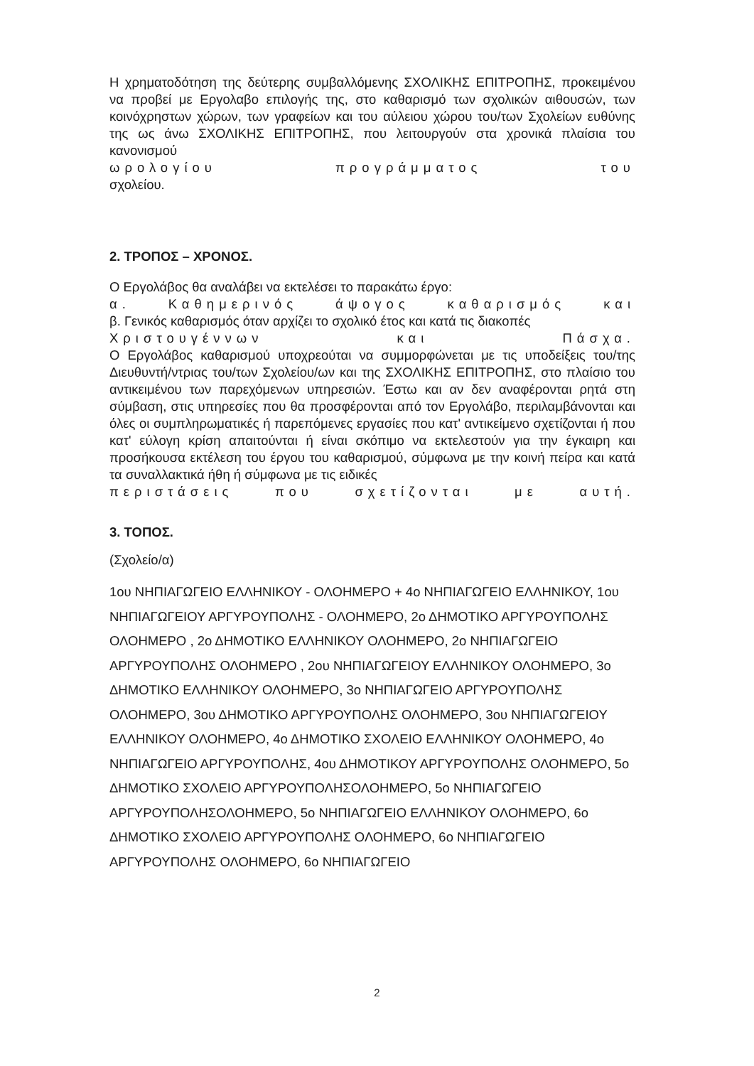Η χρηματοδότηση της δεύτερης συμβαλλόμενης ΣΧΟΛΙΚΗΣ ΕΠΙΤΡΟΠΗΣ, προκειμένου να προβεί με Εργολαβο επιλογής της, στο καθαρισμό των σχολικών αιθουσών, των κοινόχρηστων χώρων, των γραφείων και του αύλειου χώρου του/των Σχολείων ευθύνης της ως άνω ΣΧΟΛΙΚΗΣ ΕΠΙΤΡΟΠΗΣ, που λειτουργούν στα χρονικά πλαίσια του κανονισμού
ωρολογίου προγράμματος του
σχολείου.
2. ΤΡΟΠΟΣ – ΧΡΟΝΟΣ.
Ο Εργολάβος θα αναλάβει να εκτελέσει το παρακάτω έργο:
α. Καθημερινός άψογος καθαρισμός και
β. Γενικός καθαρισμός όταν αρχίζει το σχολικό έτος και κατά τις διακοπές
Χριστουγέννων και Πάσχα.
Ο Εργολάβος καθαρισμού υποχρεούται να συμμορφώνεται με τις υποδείξεις του/της Διευθυντή/ντριας του/των Σχολείου/ων και της ΣΧΟΛΙΚΗΣ ΕΠΙΤΡΟΠΗΣ, στο πλαίσιο του αντικειμένου των παρεχόμενων υπηρεσιών. Έστω και αν δεν αναφέρονται ρητά στη σύμβαση, στις υπηρεσίες που θα προσφέρονται από τον Εργολάβο, περιλαμβάνονται και όλες οι συμπληρωματικές ή παρεπόμενες εργασίες που κατ' αντικείμενο σχετίζονται ή που κατ' εύλογη κρίση απαιτούνται ή είναι σκόπιμο να εκτελεστούν για την έγκαιρη και προσήκουσα εκτέλεση του έργου του καθαρισμού, σύμφωνα με την κοινή πείρα και κατά τα συναλλακτικά ήθη ή σύμφωνα με τις ειδικές
περιστάσεις που σχετίζονται με αυτή.
3. ΤΟΠΟΣ.
(Σχολείο/α)
1ου ΝΗΠΙΑΓΩΓΕΙΟ ΕΛΛΗΝΙΚΟΥ - ΟΛΟΗΜΕΡΟ + 4ο ΝΗΠΙΑΓΩΓΕΙΟ ΕΛΛΗΝΙΚΟΥ, 1ου ΝΗΠΙΑΓΩΓΕΙΟΥ ΑΡΓΥΡΟΥΠΟΛΗΣ - ΟΛΟΗΜΕΡΟ, 2ο ΔΗΜΟΤΙΚΟ ΑΡΓΥΡΟΥΠΟΛΗΣ ΟΛΟΗΜΕΡΟ , 2ο ΔΗΜΟΤΙΚΟ ΕΛΛΗΝΙΚΟΥ ΟΛΟΗΜΕΡΟ, 2ο ΝΗΠΙΑΓΩΓΕΙΟ ΑΡΓΥΡΟΥΠΟΛΗΣ ΟΛΟΗΜΕΡΟ , 2ου ΝΗΠΙΑΓΩΓΕΙΟΥ ΕΛΛΗΝΙΚΟΥ ΟΛΟΗΜΕΡΟ, 3ο ΔΗΜΟΤΙΚΟ ΕΛΛΗΝΙΚΟΥ ΟΛΟΗΜΕΡΟ, 3ο ΝΗΠΙΑΓΩΓΕΙΟ ΑΡΓΥΡΟΥΠΟΛΗΣ ΟΛΟΗΜΕΡΟ, 3ου ΔΗΜΟΤΙΚΟ ΑΡΓΥΡΟΥΠΟΛΗΣ ΟΛΟΗΜΕΡΟ, 3ου ΝΗΠΙΑΓΩΓΕΙΟΥ ΕΛΛΗΝΙΚΟΥ ΟΛΟΗΜΕΡΟ, 4ο ΔΗΜΟΤΙΚΟ ΣΧΟΛΕΙΟ ΕΛΛΗΝΙΚΟΥ ΟΛΟΗΜΕΡΟ, 4ο ΝΗΠΙΑΓΩΓΕΙΟ ΑΡΓΥΡΟΥΠΟΛΗΣ, 4ου ΔΗΜΟΤΙΚΟΥ ΑΡΓΥΡΟΥΠΟΛΗΣ ΟΛΟΗΜΕΡΟ, 5ο ΔΗΜΟΤΙΚΟ ΣΧΟΛΕΙΟ ΑΡΓΥΡΟΥΠΟΛΗΣΟΛΟΗΜΕΡΟ, 5ο ΝΗΠΙΑΓΩΓΕΙΟ ΑΡΓΥΡΟΥΠΟΛΗΣΟΛΟΗΜΕΡΟ, 5ο ΝΗΠΙΑΓΩΓΕΙΟ ΕΛΛΗΝΙΚΟΥ ΟΛΟΗΜΕΡΟ, 6ο ΔΗΜΟΤΙΚΟ ΣΧΟΛΕΙΟ ΑΡΓΥΡΟΥΠΟΛΗΣ ΟΛΟΗΜΕΡΟ, 6ο ΝΗΠΙΑΓΩΓΕΙΟ ΑΡΓΥΡΟΥΠΟΛΗΣ ΟΛΟΗΜΕΡΟ, 6ο ΝΗΠΙΑΓΩΓΕΙΟ
2